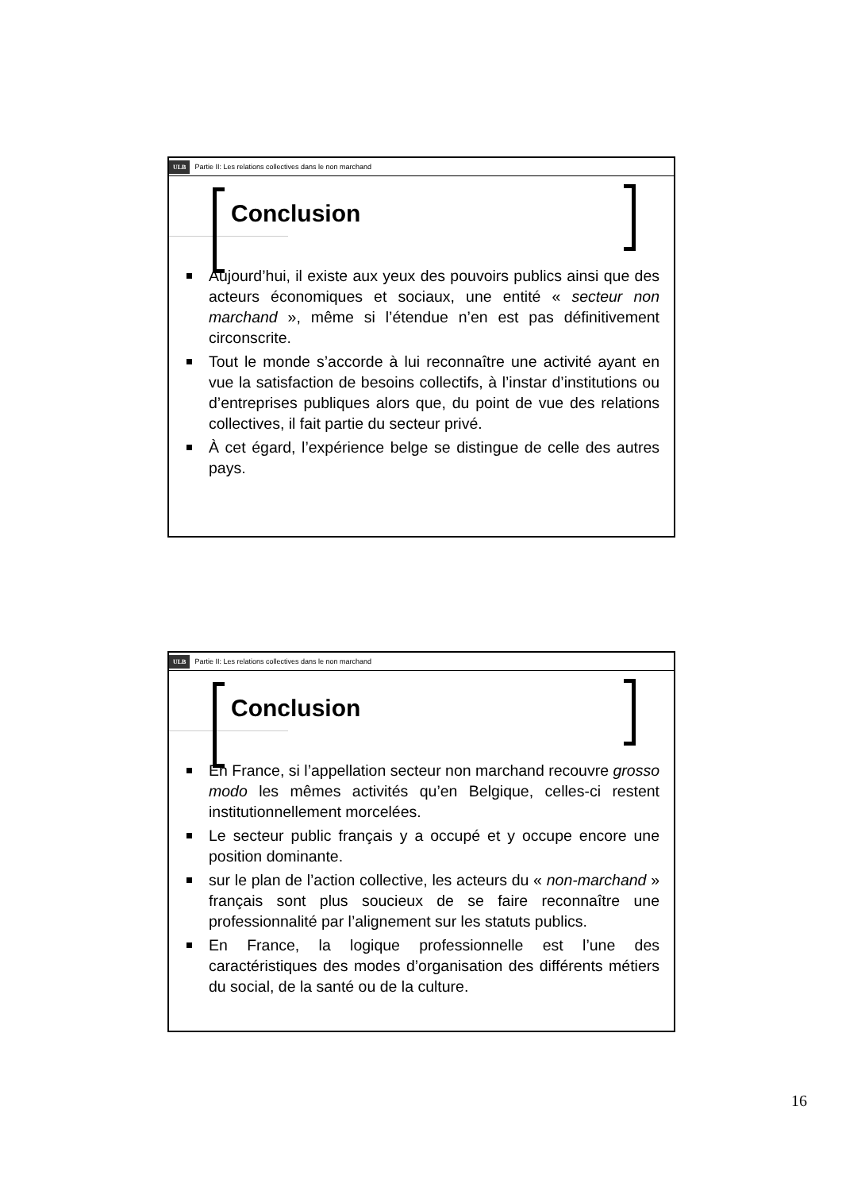ULB Partie II: Les relations collectives dans le non marchand
Conclusion
Aujourd’hui, il existe aux yeux des pouvoirs publics ainsi que des acteurs économiques et sociaux, une entité « secteur non marchand », même si l’étendue n’en est pas définitivement circonscrite.
Tout le monde s’accorde à lui reconnaître une activité ayant en vue la satisfaction de besoins collectifs, à l’instar d’institutions ou d’entreprises publiques alors que, du point de vue des relations collectives, il fait partie du secteur privé.
À cet égard, l’expérience belge se distingue de celle des autres pays.
ULB Partie II: Les relations collectives dans le non marchand
Conclusion
En France, si l’appellation secteur non marchand recouvre grosso modo les mêmes activités qu’en Belgique, celles-ci restent institutionnellement morcelées.
Le secteur public français y a occupé et y occupe encore une position dominante.
sur le plan de l’action collective, les acteurs du « non-marchand » français sont plus soucieux de se faire reconnaître une professionnalité par l’alignement sur les statuts publics.
En France, la logique professionnelle est l’une des caractéristiques des modes d’organisation des différents métiers du social, de la santé ou de la culture.
16